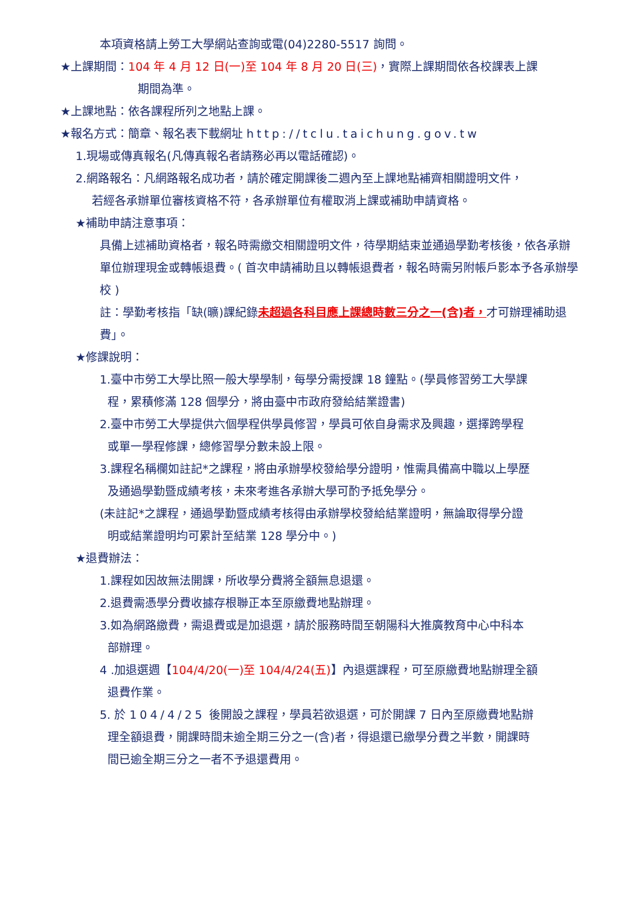本項資格請上勞工大學網站查詢或電(04)2280-5517 詢問。
★上課期間：104 年 4 月 12 日(一)至 104 年 8 月 20 日(三)，實際上課期間依各校課表上課
期間為準。
★上課地點：依各課程所列之地點上課。
★報名方式：簡章、報名表下載網址 http://tclu.taichung.gov.tw
1.現場或傳真報名(凡傳真報名者請務必再以電話確認)。
2.網路報名：凡網路報名成功者，請於確定開課後二週內至上課地點補齊相關證明文件，
若經各承辦單位審核資格不符，各承辦單位有權取消上課或補助申請資格。
★補助申請注意事項：
具備上述補助資格者，報名時需繳交相關證明文件，待學期結束並通過學勤考核後，依各承辦單位辦理現金或轉帳退費。( 首次申請補助且以轉帳退費者，報名時需另附帳戶影本予各承辦學校 )
註：學勤考核指「缺(曠)課紀錄未超過各科目應上課總時數三分之一(含)者，才可辦理補助退費」。
★修課說明：
1.臺中市勞工大學比照一般大學學制，每學分需授課 18 鐘點。(學員修習勞工大學課
程，累積修滿 128 個學分，將由臺中市政府發給結業證書)
2.臺中市勞工大學提供六個學程供學員修習，學員可依自身需求及興趣，選擇跨學程
或單一學程修課，總修習學分數未設上限。
3.課程名稱欄如註記*之課程，將由承辦學校發給學分證明，惟需具備高中職以上學歷
及通過學勤暨成績考核，未來考進各承辦大學可酌予抵免學分。
(未註記*之課程，通過學勤暨成績考核得由承辦學校發給結業證明，無論取得學分證
明或結業證明均可累計至結業 128 學分中。)
★退費辦法：
1.課程如因故無法開課，所收學分費將全額無息退還。
2.退費需憑學分費收據存根聯正本至原繳費地點辦理。
3.如為網路繳費，需退費或是加退選，請於服務時間至朝陽科大推廣教育中心中科本
部辦理。
4 .加退選週【104/4/20(一)至 104/4/24(五)】內退選課程，可至原繳費地點辦理全額
退費作業。
5. 於 104/4/25 後開設之課程，學員若欲退選，可於開課 7 日內至原繳費地點辦
理全額退費，開課時間未逾全期三分之一(含)者，得退還已繳學分費之半數，開課時
間已逾全期三分之一者不予退還費用。